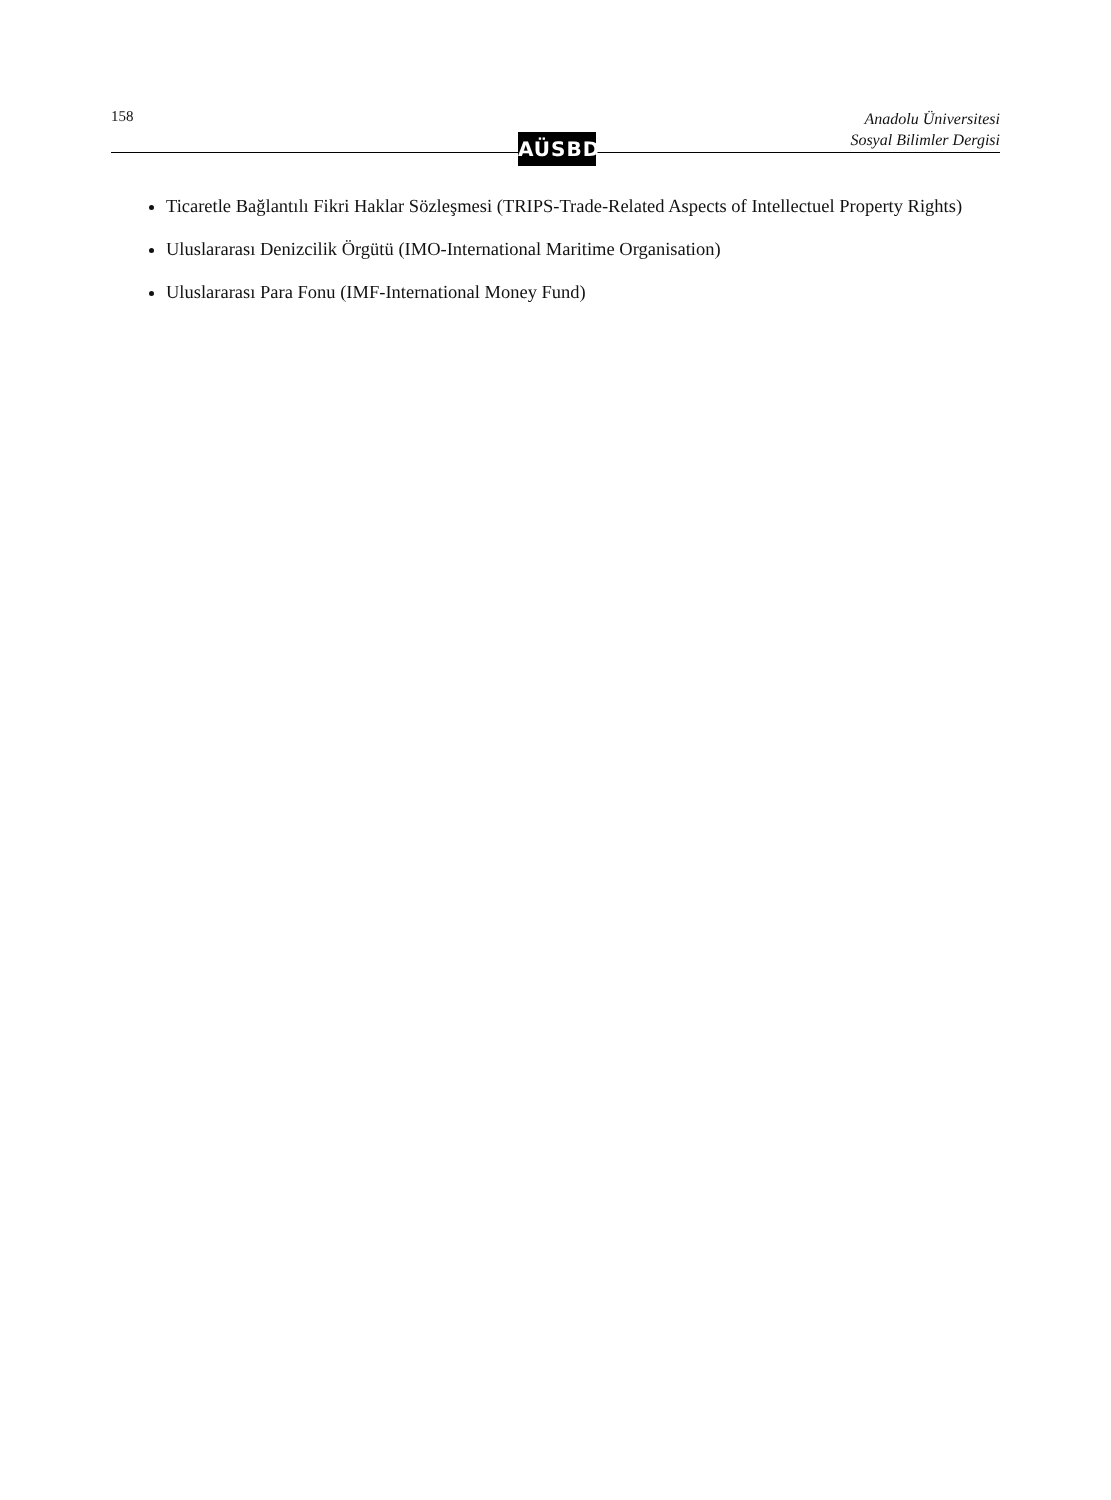158
Anadolu Üniversitesi
Sosyal Bilimler Dergisi
AÜSBD
Ticaretle Bağlantılı Fikri Haklar Sözleşmesi (TRIPS-Trade-Related Aspects of Intellectuel Property Rights)
Uluslararası Denizcilik Örgütü (IMO-International Maritime Organisation)
Uluslararası Para Fonu (IMF-International Money Fund)